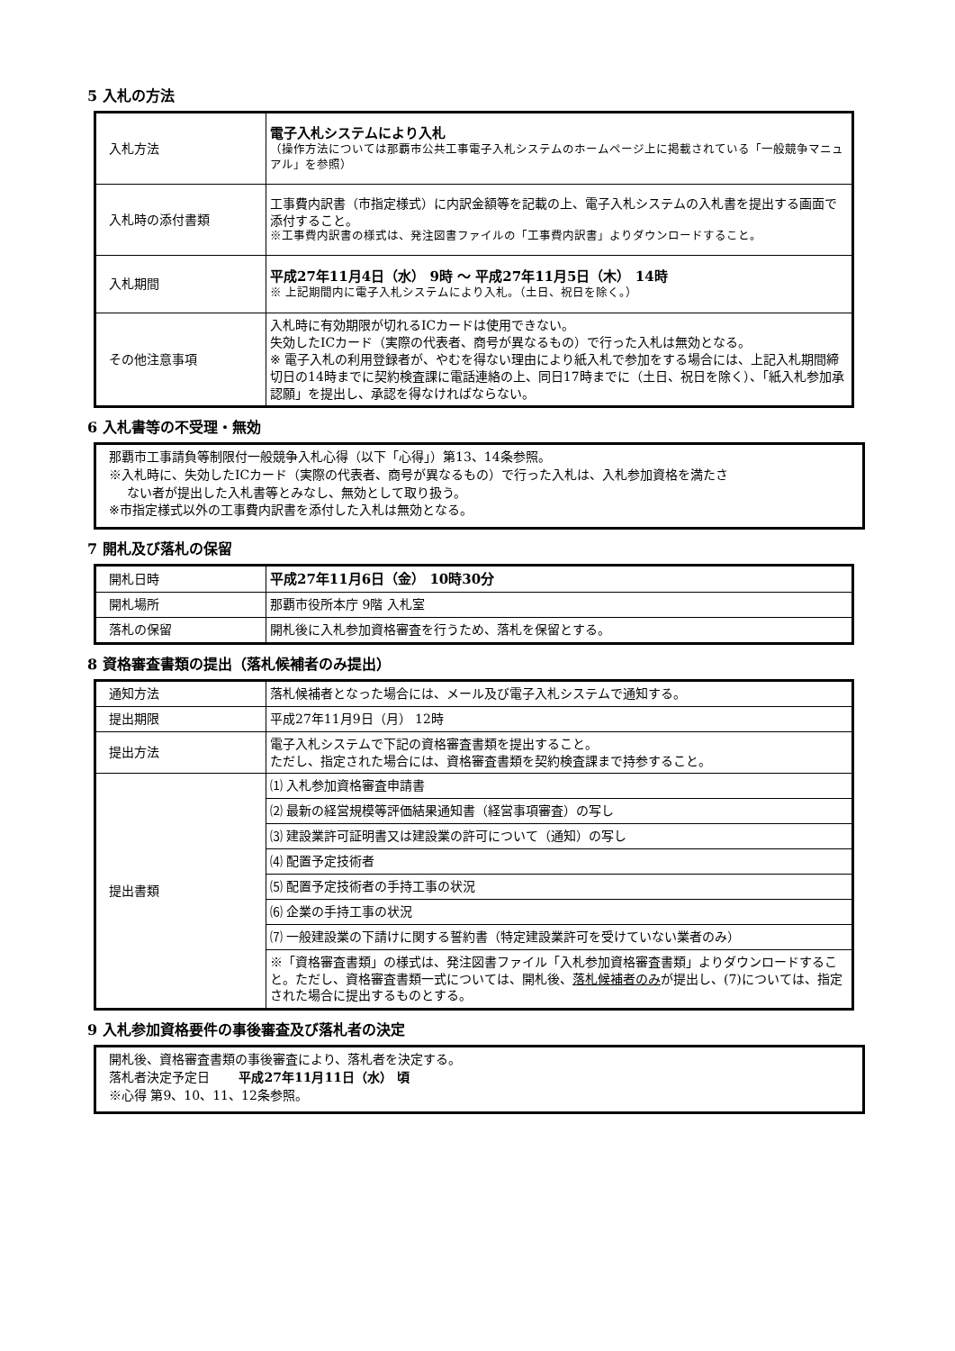5 入札の方法
| 入札方法 | 電子入札システムにより入札 （操作方法については那覇市公共工事電子入札システムのホームページ上に掲載されている「一般競争マニュアル」を参照） |
| 入札時の添付書類 | 工事費内訳書（市指定様式）に内訳金額等を記載の上、電子入札システムの入札書を提出する画面で添付すること。 ※工事費内訳書の様式は、発注図書ファイルの「工事費内訳書」よりダウンロードすること。 |
| 入札期間 | 平成27年11月4日（水） 9時 ～ 平成27年11月5日（木） 14時 ※ 上記期間内に電子入札システムにより入札。（土日、祝日を除く。） |
| その他注意事項 | 入札時に有効期限が切れるICカードは使用できない。 失効したICカード（実際の代表者、商号が異なるもの）で行った入札は無効となる。 ※ 電子入札の利用登録者が、やむを得ない理由により紙入札で参加をする場合には、上記入札期間締切日の14時までに契約検査課に電話連絡の上、同日17時までに（土日、祝日を除く）、「紙入札参加承認願」を提出し、承認を得なければならない。 |
6 入札書等の不受理・無効
那覇市工事請負等制限付一般競争入札心得（以下「心得」）第13、14条参照。
※入札時に、失効したICカード（実際の代表者、商号が異なるもの）で行った入札は、入札参加資格を満たさ
ない者が提出した入札書等とみなし、無効として取り扱う。
※市指定様式以外の工事費内訳書を添付した入札は無効となる。
7 開札及び落札の保留
| 開札日時 | 平成27年11月6日（金） 10時30分 |
| 開札場所 | 那覇市役所本庁 9階 入札室 |
| 落札の保留 | 開札後に入札参加資格審査を行うため、落札を保留とする。 |
8 資格審査書類の提出（落札候補者のみ提出）
| 通知方法 | 落札候補者となった場合には、メール及び電子入札システムで通知する。 |
| 提出期限 | 平成27年11月9日（月） 12時 |
| 提出方法 | 電子入札システムで下記の資格審査書類を提出すること。 ただし、指定された場合には、資格審査書類を契約検査課まで持参すること。 |
| 提出書類 | ⑴ 入札参加資格審査申請書 |
| | ⑵ 最新の経営規模等評価結果通知書（経営事項審査）の写し |
| | ⑶ 建設業許可証明書又は建設業の許可について（通知）の写し |
| | ⑷ 配置予定技術者 |
| | ⑸ 配置予定技術者の手持工事の状況 |
| | ⑹ 企業の手持工事の状況 |
| | ⑺ 一般建設業の下請けに関する誓約書（特定建設業許可を受けていない業者のみ） |
| | ※「資格審査書類」の様式は、発注図書ファイル「入札参加資格審査書類」よりダウンロードすること。ただし、資格審査書類一式については、開札後、 落札候補者のみ が提出し、(7)については、指定された場合に提出するものとする。 |
9 入札参加資格要件の事後審査及び落札者の決定
開札後、資格審査書類の事後審査により、落札者を決定する。
落札者決定予定日 　　平成27年11月11日（水） 頃
※心得 第9、10、11、12条参照。